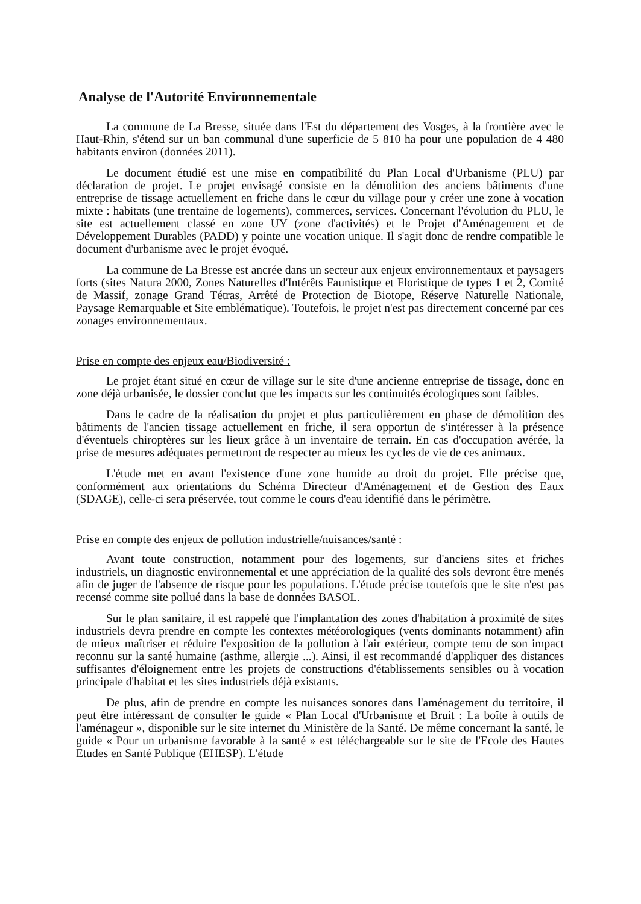Analyse de l'Autorité Environnementale
La commune de La Bresse, située dans l'Est du département des Vosges, à la frontière avec le Haut-Rhin, s'étend sur un ban communal d'une superficie de 5 810 ha pour une population de 4 480 habitants environ (données 2011).
Le document étudié est une mise en compatibilité du Plan Local d'Urbanisme (PLU) par déclaration de projet. Le projet envisagé consiste en la démolition des anciens bâtiments d'une entreprise de tissage actuellement en friche dans le cœur du village pour y créer une zone à vocation mixte : habitats (une trentaine de logements), commerces, services. Concernant l'évolution du PLU, le site est actuellement classé en zone UY (zone d'activités) et le Projet d'Aménagement et de Développement Durables (PADD) y pointe une vocation unique. Il s'agit donc de rendre compatible le document d'urbanisme avec le projet évoqué.
La commune de La Bresse est ancrée dans un secteur aux enjeux environnementaux et paysagers forts (sites Natura 2000, Zones Naturelles d'Intérêts Faunistique et Floristique de types 1 et 2, Comité de Massif, zonage Grand Tétras, Arrêté de Protection de Biotope, Réserve Naturelle Nationale, Paysage Remarquable et Site emblématique). Toutefois, le projet n'est pas directement concerné par ces zonages environnementaux.
Prise en compte des enjeux eau/Biodiversité :
Le projet étant situé en cœur de village sur le site d'une ancienne entreprise de tissage, donc en zone déjà urbanisée, le dossier conclut que les impacts sur les continuités écologiques sont faibles.
Dans le cadre de la réalisation du projet et plus particulièrement en phase de démolition des bâtiments de l'ancien tissage actuellement en friche, il sera opportun de s'intéresser à la présence d'éventuels chiroptères sur les lieux grâce à un inventaire de terrain. En cas d'occupation avérée, la prise de mesures adéquates permettront de respecter au mieux les cycles de vie de ces animaux.
L'étude met en avant l'existence d'une zone humide au droit du projet. Elle précise que, conformément aux orientations du Schéma Directeur d'Aménagement et de Gestion des Eaux (SDAGE), celle-ci sera préservée, tout comme le cours d'eau identifié dans le périmètre.
Prise en compte des enjeux de pollution industrielle/nuisances/santé :
Avant toute construction, notamment pour des logements, sur d'anciens sites et friches industriels, un diagnostic environnemental et une appréciation de la qualité des sols devront être menés afin de juger de l'absence de risque pour les populations. L'étude précise toutefois que le site n'est pas recensé comme site pollué dans la base de données BASOL.
Sur le plan sanitaire, il est rappelé que l'implantation des zones d'habitation à proximité de sites industriels devra prendre en compte les contextes météorologiques (vents dominants notamment) afin de mieux maîtriser et réduire l'exposition de la pollution à l'air extérieur, compte tenu de son impact reconnu sur la santé humaine (asthme, allergie ...). Ainsi, il est recommandé d'appliquer des distances suffisantes d'éloignement entre les projets de constructions d'établissements sensibles ou à vocation principale d'habitat et les sites industriels déjà existants.
De plus, afin de prendre en compte les nuisances sonores dans l'aménagement du territoire, il peut être intéressant de consulter le guide « Plan Local d'Urbanisme et Bruit : La boîte à outils de l'aménageur », disponible sur le site internet du Ministère de la Santé. De même concernant la santé, le guide « Pour un urbanisme favorable à la santé » est téléchargeable sur le site de l'Ecole des Hautes Etudes en Santé Publique (EHESP). L'étude